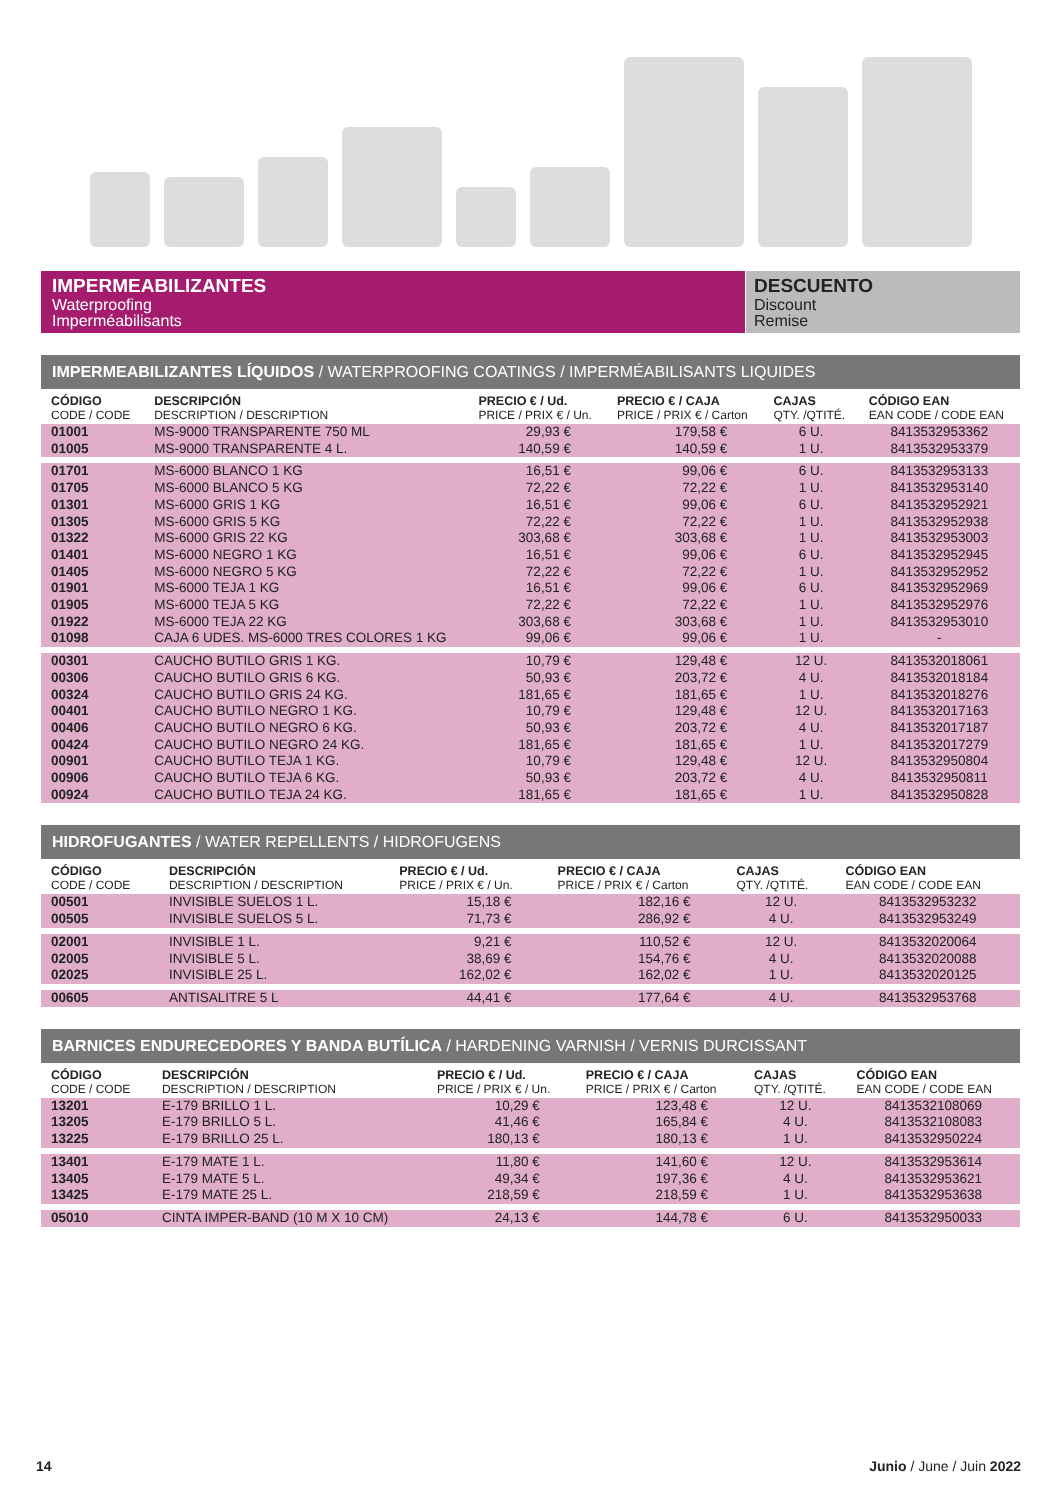IMPERMEABILIZANTES
Waterproofing
Imperméabilisants
DESCUENTO
Discount
Remise
IMPERMEABILIZANTES LÍQUIDOS / WATERPROOFING COATINGS / IMPERMÉABILISANTS LIQUIDES
| CÓDIGO CODE / CODE | DESCRIPCIÓN DESCRIPTION / DESCRIPTION | PRECIO € / Ud. PRICE / PRIX € / Un. | PRECIO € / CAJA PRICE / PRIX € / Carton | CAJAS QTY. /QTITÉ. | CÓDIGO EAN EAN CODE / CODE EAN |
| --- | --- | --- | --- | --- | --- |
| 01001 01005 | MS-9000 TRANSPARENTE 750 ML MS-9000 TRANSPARENTE 4 L. | 29,93 € 140,59 € | 179,58 € 140,59 € | 6 U. 1 U. | 8413532953362 8413532953379 |
| 01701 01705 01301 01305 01322 01401 01405 01901 01905 01922 01098 | MS-6000 BLANCO 1 KG MS-6000 BLANCO 5 KG MS-6000 GRIS 1 KG MS-6000 GRIS 5 KG MS-6000 GRIS 22 KG MS-6000 NEGRO 1 KG MS-6000 NEGRO 5 KG MS-6000 TEJA 1 KG MS-6000 TEJA 5 KG MS-6000 TEJA 22 KG CAJA 6 UDES. MS-6000 TRES COLORES 1 KG | 16,51 € 72,22 € 16,51 € 72,22 € 303,68 € 16,51 € 72,22 € 16,51 € 72,22 € 303,68 € 99,06 € | 99,06 € 72,22 € 99,06 € 72,22 € 303,68 € 99,06 € 72,22 € 99,06 € 72,22 € 303,68 € 99,06 € | 6 U. 1 U. 6 U. 1 U. 1 U. 6 U. 1 U. 6 U. 1 U. 1 U. 1 U. | 8413532953133 8413532953140 8413532952921 8413532952938 8413532953003 8413532952945 8413532952952 8413532952969 8413532952976 8413532953010 - |
| 00301 00306 00324 00401 00406 00424 00901 00906 00924 | CAUCHO BUTILO GRIS 1 KG. CAUCHO BUTILO GRIS 6 KG. CAUCHO BUTILO GRIS 24 KG. CAUCHO BUTILO NEGRO 1 KG. CAUCHO BUTILO NEGRO 6 KG. CAUCHO BUTILO NEGRO 24 KG. CAUCHO BUTILO TEJA 1 KG. CAUCHO BUTILO TEJA 6 KG. CAUCHO BUTILO TEJA 24 KG. | 10,79 € 50,93 € 181,65 € 10,79 € 50,93 € 181,65 € 10,79 € 50,93 € 181,65 € | 129,48 € 203,72 € 181,65 € 129,48 € 203,72 € 181,65 € 129,48 € 203,72 € 181,65 € | 12 U. 4 U. 1 U. 12 U. 4 U. 1 U. 12 U. 4 U. 1 U. | 8413532018061 8413532018184 8413532018276 8413532017163 8413532017187 8413532017279 8413532950804 8413532950811 8413532950828 |
HIDROFUGANTES / WATER REPELLENTS / HIDROFUGENS
| CÓDIGO CODE / CODE | DESCRIPCIÓN DESCRIPTION / DESCRIPTION | PRECIO € / Ud. PRICE / PRIX € / Un. | PRECIO € / CAJA PRICE / PRIX € / Carton | CAJAS QTY. /QTITÉ. | CÓDIGO EAN EAN CODE / CODE EAN |
| --- | --- | --- | --- | --- | --- |
| 00501 00505 | INVISIBLE SUELOS 1 L. INVISIBLE SUELOS 5 L. | 15,18 € 71,73 € | 182,16 € 286,92 € | 12 U. 4 U. | 8413532953232 8413532953249 |
| 02001 02005 02025 | INVISIBLE 1 L. INVISIBLE 5 L. INVISIBLE 25 L. | 9,21 € 38,69 € 162,02 € | 110,52 € 154,76 € 162,02 € | 12 U. 4 U. 1 U. | 8413532020064 8413532020088 8413532020125 |
| 00605 | ANTISALITRE 5 L | 44,41 € | 177,64 € | 4 U. | 8413532953768 |
BARNICES ENDURECEDORES Y BANDA BUTÍLICA / HARDENING VARNISH / VERNIS DURCISSANT
| CÓDIGO CODE / CODE | DESCRIPCIÓN DESCRIPTION / DESCRIPTION | PRECIO € / Ud. PRICE / PRIX € / Un. | PRECIO € / CAJA PRICE / PRIX € / Carton | CAJAS QTY. /QTITÉ. | CÓDIGO EAN EAN CODE / CODE EAN |
| --- | --- | --- | --- | --- | --- |
| 13201 13205 13225 | E-179 BRILLO 1 L. E-179 BRILLO 5 L. E-179 BRILLO 25 L. | 10,29 € 41,46 € 180,13 € | 123,48 € 165,84 € 180,13 € | 12 U. 4 U. 1 U. | 8413532108069 8413532108083 8413532950224 |
| 13401 13405 13425 | E-179 MATE 1 L. E-179 MATE 5 L. E-179 MATE 25 L. | 11,80 € 49,34 € 218,59 € | 141,60 € 197,36 € 218,59 € | 12 U. 4 U. 1 U. | 8413532953614 8413532953621 8413532953638 |
| 05010 | CINTA IMPER-BAND (10 M X 10 CM) | 24,13 € | 144,78 € | 6 U. | 8413532950033 |
14 Junio / June / Juin 2022